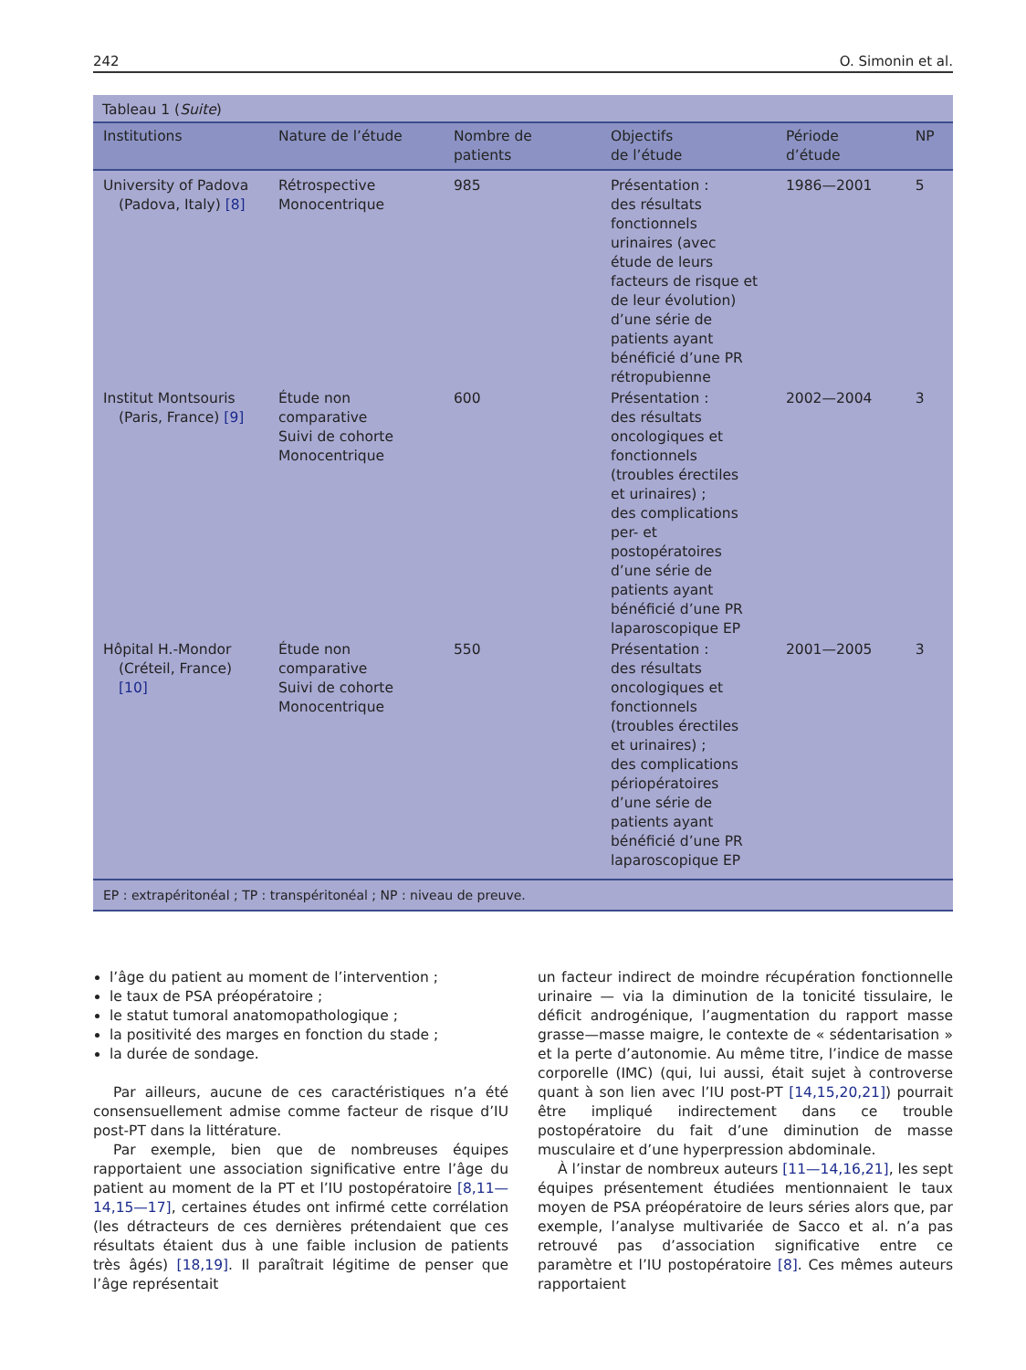242 O. Simonin et al.
Tableau 1 (Suite)
| Institutions | Nature de l’étude | Nombre de patients | Objectifs de l’étude | Période d’étude | NP |
| --- | --- | --- | --- | --- | --- |
| University of Padova (Padova, Italy) [8] | Rétrospective Monocentrique | 985 | Présentation : des résultats fonctionnels urinaires (avec étude de leurs facteurs de risque et de leur évolution) d’une série de patients ayant bénéficié d’une PR rétropubienne | 1986—2001 | 5 |
| Institut Montsouris (Paris, France) [9] | Étude non comparative Suivi de cohorte Monocentrique | 600 | Présentation : des résultats oncologiques et fonctionnels (troubles érectiles et urinaires) ; des complications per- et postopératoires d’une série de patients ayant bénéficié d’une PR laparoscopique EP | 2002—2004 | 3 |
| Hôpital H.-Mondor (Créteil, France) [10] | Étude non comparative Suivi de cohorte Monocentrique | 550 | Présentation : des résultats oncologiques et fonctionnels (troubles érectiles et urinaires) ; des complications périopératoires d’une série de patients ayant bénéficié d’une PR laparoscopique EP | 2001—2005 | 3 |
EP : extrapéritonéal ; TP : transpéritonéal ; NP : niveau de preuve.
l’âge du patient au moment de l’intervention ;
le taux de PSA préopératoire ;
le statut tumoral anatomopathologique ;
la positivité des marges en fonction du stade ;
la durée de sondage.
Par ailleurs, aucune de ces caractéristiques n’a été consensuellement admise comme facteur de risque d’IU post-PT dans la littérature.
Par exemple, bien que de nombreuses équipes rapportaient une association significative entre l’âge du patient au moment de la PT et l’IU postopératoire [8,11—14,15—17], certaines études ont infirmé cette corrélation (les détracteurs de ces dernières prétendaient que ces résultats étaient dus à une faible inclusion de patients très âgés) [18,19]. Il paraîtrait légitime de penser que l’âge représentait
un facteur indirect de moindre récupération fonctionnelle urinaire — via la diminution de la tonicité tissulaire, le déficit androgénique, l’augmentation du rapport masse grasse—masse maigre, le contexte de « sédentarisation » et la perte d’autonomie. Au même titre, l’indice de masse corporelle (IMC) (qui, lui aussi, était sujet à controverse quant à son lien avec l’IU post-PT [14,15,20,21]) pourrait être impliqué indirectement dans ce trouble postopératoire du fait d’une diminution de masse musculaire et d’une hyperpression abdominale.
À l’instar de nombreux auteurs [11—14,16,21], les sept équipes présentement étudiées mentionnaient le taux moyen de PSA préopératoire de leurs séries alors que, par exemple, l’analyse multivariée de Sacco et al. n’a pas retrouvé pas d’association significative entre ce paramètre et l’IU postopératoire [8]. Ces mêmes auteurs rapportaient